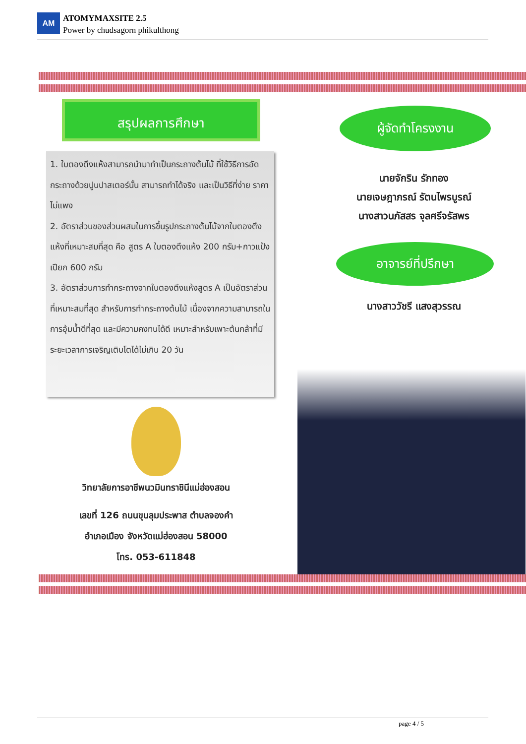AM
ATOMYMAXSITE 2.5
Power by chudsagorn phikulthong
สรุปผลการศึกษา
1. ใบตองตึงแห้งสามารถนำมาทำเป็นกระถางต้นไม้ ที่ใช้วิธีการอัดกระถางด้วยปูนปาสเตอร์นั้น สามารถทำได้จริง และเป็นวิธีที่ง่าย ราคาไม่แพง
2. อัตราส่วนของส่วนผสมในการขึ้นรูปกระถางต้นไม้จากใบตองตึงแห้งที่เหมาะสมที่สุด คือ สูตร A ใบตองตึงแห้ง 200 กรัม+กาวแป้งเปียก 600 กรัม
3. อัตราส่วนการทำกระถางจากใบตองตึงแห้งสูตร A เป็นอัตราส่วนที่เหมาะสมที่สุด สำหรับการทำกระถางต้นไม้ เนื่องจากความสามารถในการอุ้มน้ำดีที่สุด และมีความคงทนได้ดี เหมาะสำหรับเพาะต้นกล้าที่มีระยะเวลาการเจริญเติบโตได้ไม่เกิน 20 วัน
ผู้จัดทำโครงงาน
นายจักริน รักทอง
นายเจษฎาภรณ์ รัตนไพรบูรณ์
นางสาวนภัสสร จุลศรีจรัสพร
อาจารย์ที่ปรึกษา
นางสาววัชรี แสงสุวรรณ
วิทยาลัยการอาชีพนวมินทราชินีแม่ฮ่องสอน
เลขที่ 126 ถนนขุนลุมประพาส ตำบลจองคำ
อำเภอเมือง จังหวัดแม่ฮ่องสอน 58000
โทร. 053-611848
page 4 / 5